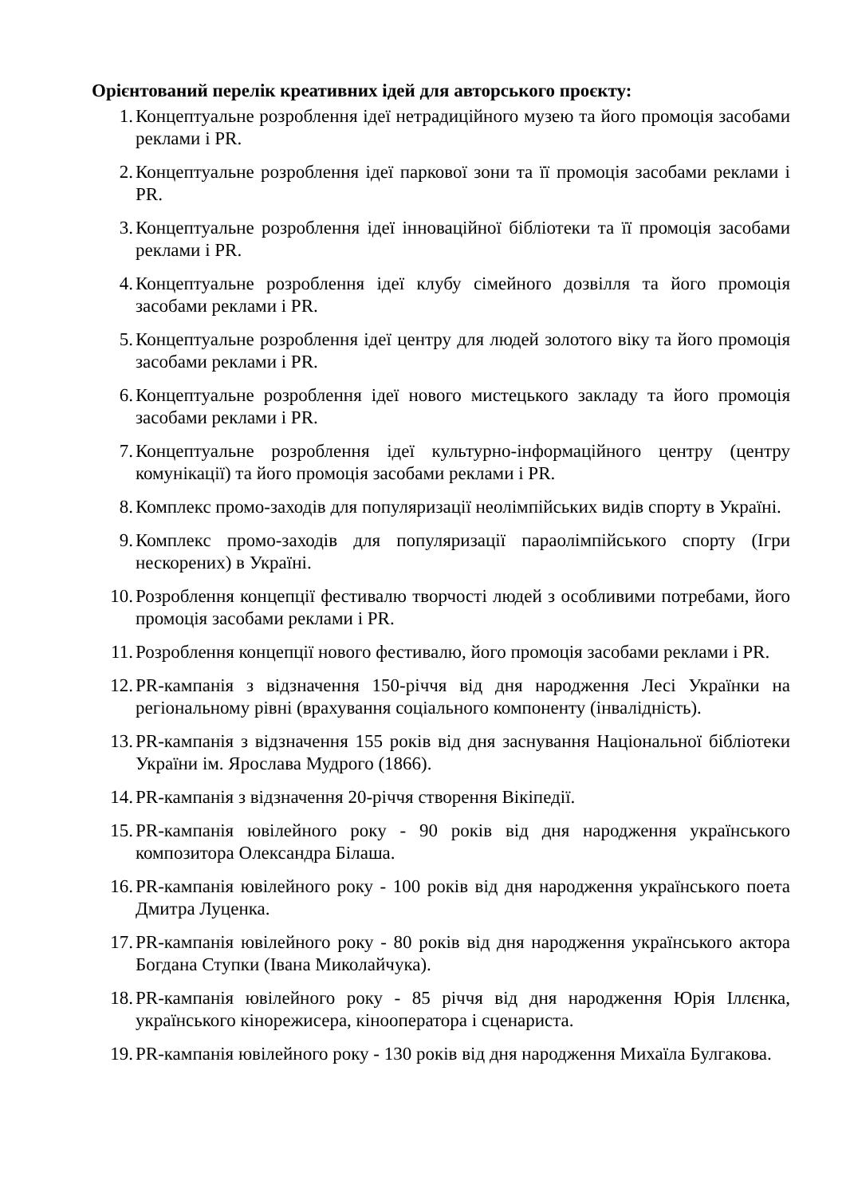Орієнтований перелік креативних ідей для авторського проєкту:
1. Концептуальне розроблення ідеї нетрадиційного музею та його промоція засобами реклами і PR.
2. Концептуальне розроблення ідеї паркової зони та її промоція засобами реклами і PR.
3. Концептуальне розроблення ідеї інноваційної бібліотеки та її промоція засобами реклами і PR.
4. Концептуальне розроблення ідеї клубу сімейного дозвілля та його промоція засобами реклами і PR.
5. Концептуальне розроблення ідеї центру для людей золотого віку та його промоція засобами реклами і PR.
6. Концептуальне розроблення ідеї нового мистецького закладу та його промоція засобами реклами і PR.
7. Концептуальне розроблення ідеї культурно-інформаційного центру (центру комунікації) та його промоція засобами реклами і PR.
8. Комплекс промо-заходів для популяризації неолімпійських видів спорту в Україні.
9. Комплекс промо-заходів для популяризації параолімпійського спорту (Ігри нескорених) в Україні.
10. Розроблення концепції фестивалю творчості людей з особливими потребами, його промоція засобами реклами і PR.
11. Розроблення концепції нового фестивалю, його промоція засобами реклами і PR.
12. PR-кампанія з відзначення 150-річчя від дня народження Лесі Українки на регіональному рівні (врахування соціального компоненту (інвалідність).
13. PR-кампанія з відзначення 155 років від дня заснування Національної бібліотеки України ім. Ярослава Мудрого (1866).
14. PR-кампанія з відзначення 20-річчя створення Вікіпедії.
15. PR-кампанія ювілейного року - 90 років від дня народження українського композитора Олександра Білаша.
16. PR-кампанія ювілейного року - 100 років від дня народження українського поета Дмитра Луценка.
17. PR-кампанія ювілейного року - 80 років від дня народження українського актора Богдана Ступки (Івана Миколайчука).
18. PR-кампанія ювілейного року - 85 річчя від дня народження Юрія Іллєнка, українського кінорежисера, кінооператора і сценариста.
19. PR-кампанія ювілейного року - 130 років від дня народження Михаїла Булгакова.